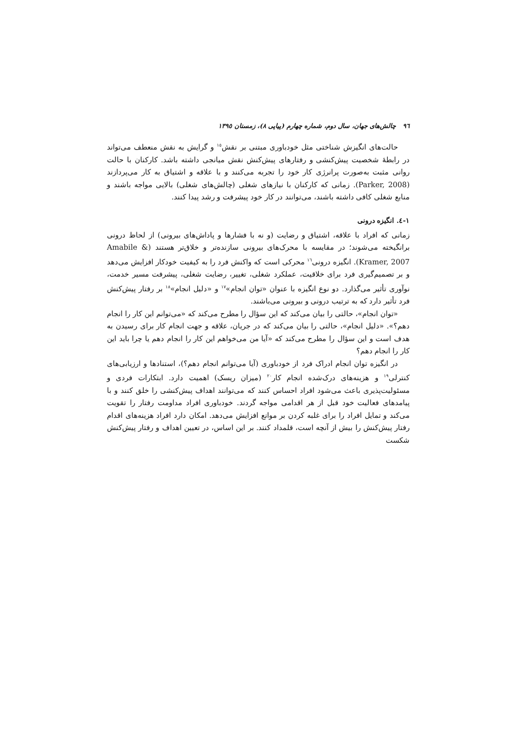٩٦ چالش‌های جهان، سال دوم، شماره چهارم (پیاپی ٨)، زمستان ١٣٩٥
حالت‌های انگیزش شناختی مثل خودباوری مبتنی بر نقش<sup>١٥</sup> و گرایش به نقش منعطف می‌تواند در رابطهٔ شخصیت پیش‌کنشی و رفتارهای پیش‌کنش نقش میانجی داشته باشد. کارکنان با حالت روانی مثبت به‌صورت پرانرژی کار خود را تجربه می‌کنند و با علاقه و اشتیاق به کار می‌پردازند (Parker, 2008). زمانی که کارکنان با نیازهای شغلی (چالش‌های شغلی) بالایی مواجه باشند و منابع شغلی کافی داشته باشند، می‌توانند در کار خود پیشرفت و رشد پیدا کنند.
١-٤. انگیزه درونی
زمانی که افراد با علاقه، اشتیاق و رضایت (و نه با فشارها و پاداش‌های بیرونی) از لحاظ درونی برانگیخته می‌شوند؛ در مقایسه با محرک‌های بیرونی سازنده‌تر و خلاق‌تر هستند (Amabile & Kramer, 2007). انگیزه درونی<sup>١٦</sup> محرکی است که واکنش فرد را به کیفیت خودکار افزایش می‌دهد و بر تصمیم‌گیری فرد برای خلاقیت، عملکرد شغلی، تغییر، رضایت شغلی، پیشرفت مسیر خدمت، نوآوری تأثیر می‌گذارد. دو نوع انگیزه با عنوان «توان انجام»<sup>١٧</sup> و «دلیل انجام»<sup>١٨</sup> بر رفتار پیش‌کنش فرد تأثیر دارد که به ترتیب درونی و بیرونی می‌باشند.
«توان انجام»، حالتی را بیان می‌کند که این سؤال را مطرح می‌کند که «می‌توانم این کار را انجام دهم؟». «دلیل انجام»، حالتی را بیان می‌کند که در جریان، علاقه و جهت انجام کار برای رسیدن به هدف است و این سؤال را مطرح می‌کند که «آیا من می‌خواهم این کار را انجام دهم یا چرا باید این کار را انجام دهم؟
در انگیزه توان انجام ادراک فرد از خودباوری (آیا می‌توانم انجام دهم؟)، استنادها و ارزیابی‌های کنترلی<sup>١٩</sup> و هزینه‌های درک‌شده انجام کار<sup>٢٠</sup> (میزان ریسک) اهمیت دارد. ابتکارات فردی و مسئولیت‌پذیری باعث می‌شود افراد احساس کنند که می‌توانند اهداف پیش‌کنشی را خلق کنند و با پیامدهای فعالیت خود قبل از هر اقدامی مواجه گردند. خودباوری افراد مداومت رفتار را تقویت می‌کند و تمایل افراد را برای غلبه کردن بر موانع افزایش می‌دهد. امکان دارد افراد هزینه‌های اقدام رفتار پیش‌کنش را بیش از آنچه است، قلمداد کنند. بر این اساس، در تعیین اهداف و رفتار پیش‌کنش شکست